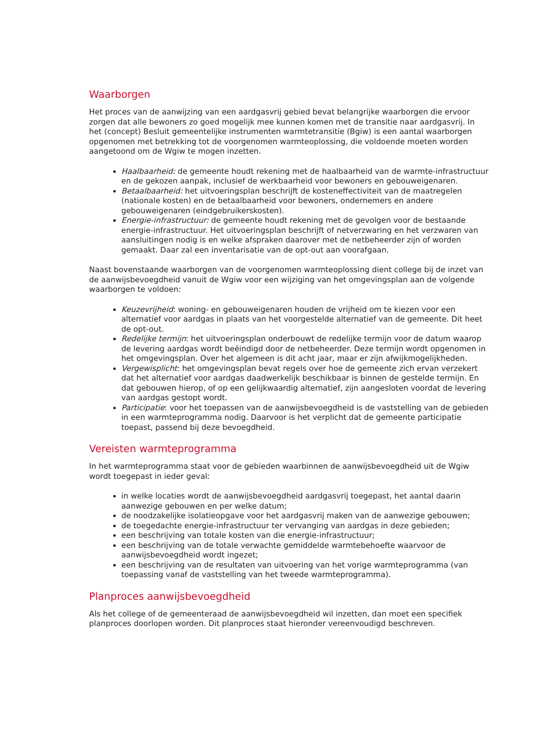Waarborgen
Het proces van de aanwijzing van een aardgasvrij gebied bevat belangrijke waarborgen die ervoor zorgen dat alle bewoners zo goed mogelijk mee kunnen komen met de transitie naar aardgasvrij. In het (concept) Besluit gemeentelijke instrumenten warmtetransitie (Bgiw) is een aantal waarborgen opgenomen met betrekking tot de voorgenomen warmteoplossing, die voldoende moeten worden aangetoond om de Wgiw te mogen inzetten.
Haalbaarheid: de gemeente houdt rekening met de haalbaarheid van de warmte-infrastructuur en de gekozen aanpak, inclusief de werkbaarheid voor bewoners en gebouweigenaren.
Betaalbaarheid: het uitvoeringsplan beschrijft de kosteneffectiviteit van de maatregelen (nationale kosten) en de betaalbaarheid voor bewoners, ondernemers en andere gebouweigenaren (eindgebruikerskosten).
Energie-infrastructuur: de gemeente houdt rekening met de gevolgen voor de bestaande energie-infrastructuur. Het uitvoeringsplan beschrijft of netverzwaring en het verzwaren van aansluitingen nodig is en welke afspraken daarover met de netbeheerder zijn of worden gemaakt. Daar zal een inventarisatie van de opt-out aan voorafgaan.
Naast bovenstaande waarborgen van de voorgenomen warmteoplossing dient college bij de inzet van de aanwijsbevoegdheid vanuit de Wgiw voor een wijziging van het omgevingsplan aan de volgende waarborgen te voldoen:
Keuzevrijheid: woning- en gebouweigenaren houden de vrijheid om te kiezen voor een alternatief voor aardgas in plaats van het voorgestelde alternatief van de gemeente. Dit heet de opt-out.
Redelijke termijn: het uitvoeringsplan onderbouwt de redelijke termijn voor de datum waarop de levering aardgas wordt beëindigd door de netbeheerder. Deze termijn wordt opgenomen in het omgevingsplan. Over het algemeen is dit acht jaar, maar er zijn afwijkmogelijkheden.
Vergewisplicht: het omgevingsplan bevat regels over hoe de gemeente zich ervan verzekert dat het alternatief voor aardgas daadwerkelijk beschikbaar is binnen de gestelde termijn. En dat gebouwen hierop, of op een gelijkwaardig alternatief, zijn aangesloten voordat de levering van aardgas gestopt wordt.
Participatie: voor het toepassen van de aanwijsbevoegdheid is de vaststelling van de gebieden in een warmteprogramma nodig. Daarvoor is het verplicht dat de gemeente participatie toepast, passend bij deze bevoegdheid.
Vereisten warmteprogramma
In het warmteprogramma staat voor de gebieden waarbinnen de aanwijsbevoegdheid uit de Wgiw wordt toegepast in ieder geval:
in welke locaties wordt de aanwijsbevoegdheid aardgasvrij toegepast, het aantal daarin aanwezige gebouwen en per welke datum;
de noodzakelijke isolatieopgave voor het aardgasvrij maken van de aanwezige gebouwen;
de toegedachte energie-infrastructuur ter vervanging van aardgas in deze gebieden;
een beschrijving van totale kosten van die energie-infrastructuur;
een beschrijving van de totale verwachte gemiddelde warmtebehoefte waarvoor de aanwijsbevoegdheid wordt ingezet;
een beschrijving van de resultaten van uitvoering van het vorige warmteprogramma (van toepassing vanaf de vaststelling van het tweede warmteprogramma).
Planproces aanwijsbevoegdheid
Als het college of de gemeenteraad de aanwijsbevoegdheid wil inzetten, dan moet een specifiek planproces doorlopen worden. Dit planproces staat hieronder vereenvoudigd beschreven.